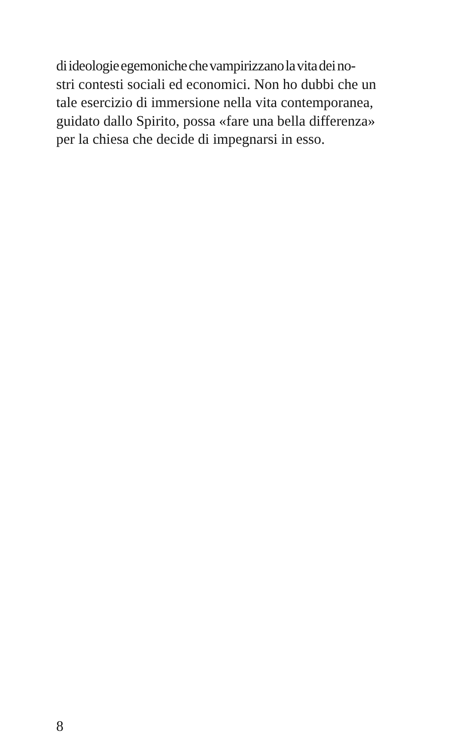di ideologie egemoniche che vampirizzano la vita dei no-
stri contesti sociali ed economici. Non ho dubbi che un
tale esercizio di immersione nella vita contemporanea,
guidato dallo Spirito, possa «fare una bella differenza»
per la chiesa che decide di impegnarsi in esso.
8